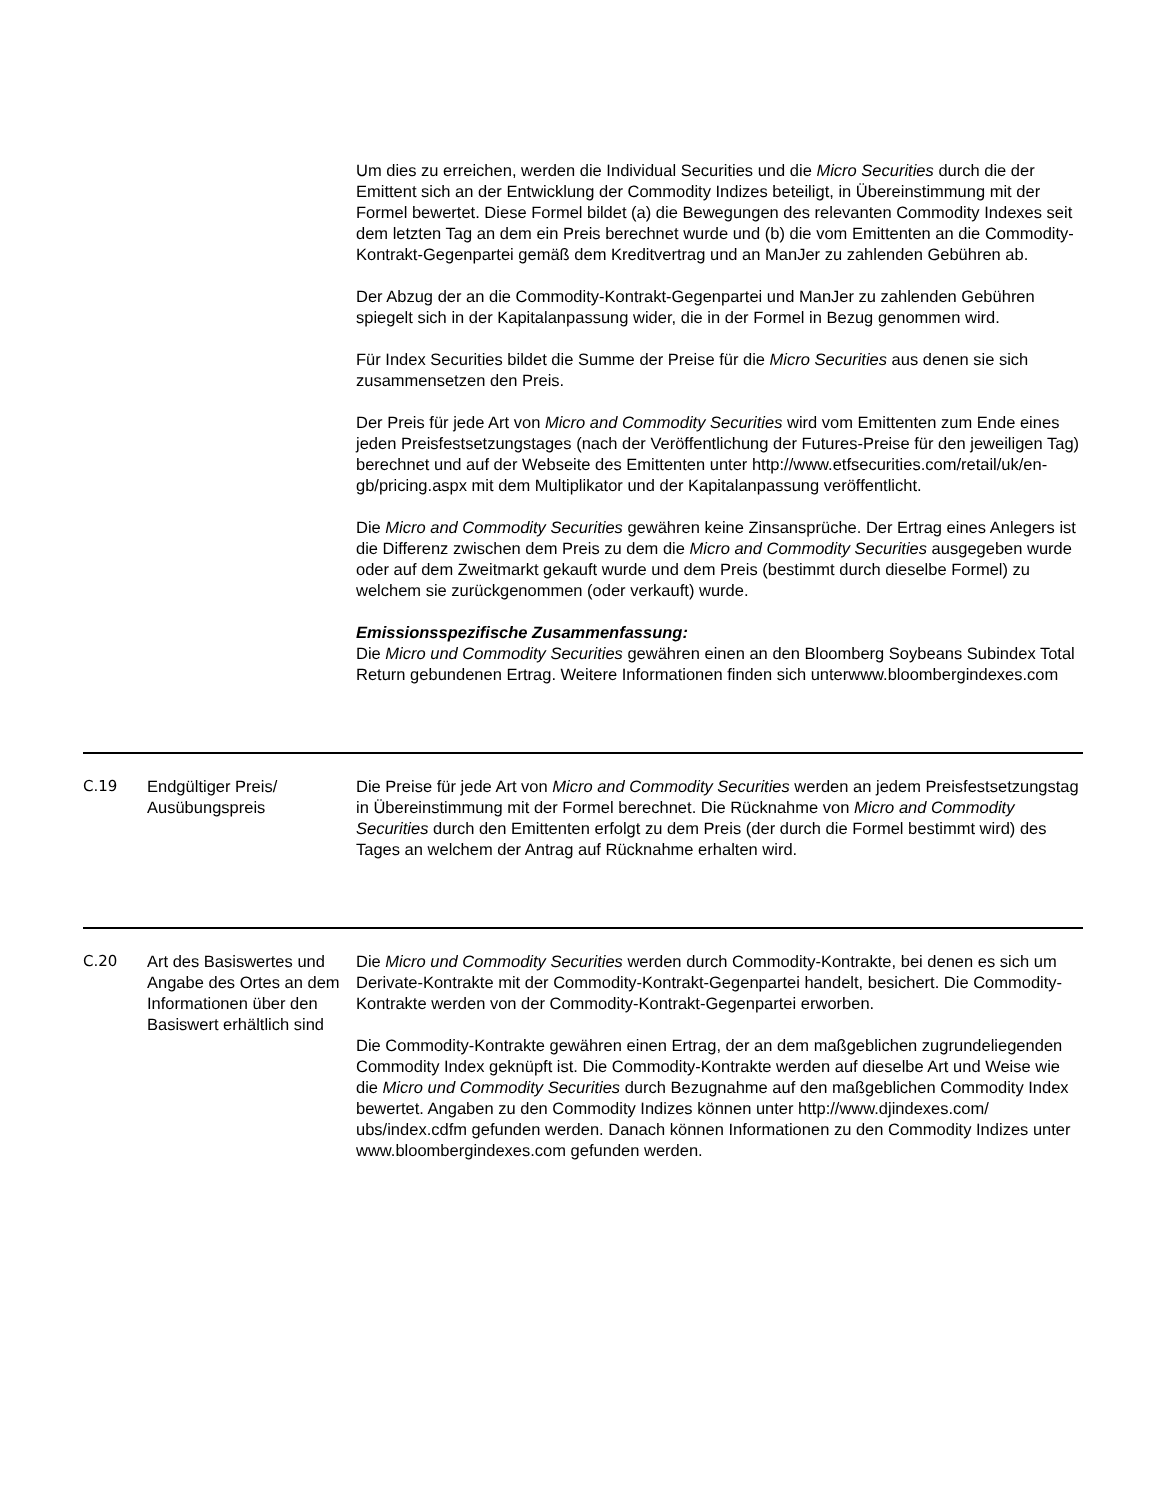| | | Um dies zu erreichen, werden die Individual Securities und die Micro Securities durch die der Emittent sich an der Entwicklung der Commodity Indizes beteiligt, in Übereinstimmung mit der Formel bewertet. Diese Formel bildet (a) die Bewegungen des relevanten Commodity Indexes seit dem letzten Tag an dem ein Preis berechnet wurde und (b) die vom Emittenten an die Commodity-Kontrakt-Gegenpartei gemäß dem Kreditvertrag und an ManJer zu zahlenden Gebühren ab. Der Abzug der an die Commodity-Kontrakt-Gegenpartei und ManJer zu zahlenden Gebühren spiegelt sich in der Kapitalanpassung wider, die in der Formel in Bezug genommen wird. Für Index Securities bildet die Summe der Preise für die Micro Securities aus denen sie sich zusammensetzen den Preis. Der Preis für jede Art von Micro and Commodity Securities wird vom Emittenten zum Ende eines jeden Preisfestsetzungstages (nach der Veröffentlichung der Futures-Preise für den jeweiligen Tag) berechnet und auf der Webseite des Emittenten unter http://www.etfsecurities.com/retail/uk/en-gb/pricing.aspx mit dem Multiplikator und der Kapitalanpassung veröffentlicht. Die Micro and Commodity Securities gewähren keine Zinsansprüche. Der Ertrag eines Anlegers ist die Differenz zwischen dem Preis zu dem die Micro and Commodity Securities ausgegeben wurde oder auf dem Zweitmarkt gekauft wurde und dem Preis (bestimmt durch dieselbe Formel) zu welchem sie zurückgenommen (oder verkauft) wurde. Emissionsspezifische Zusammenfassung: Die Micro und Commodity Securities gewähren einen an den Bloomberg Soybeans Subindex Total Return gebundenen Ertrag. Weitere Informationen finden sich unterwww.bloombergindexes.com |
| C.19 | Endgültiger Preis/ Ausübungspreis | Die Preise für jede Art von Micro and Commodity Securities werden an jedem Preisfestsetzungstag in Übereinstimmung mit der Formel berechnet. Die Rücknahme von Micro and Commodity Securities durch den Emittenten erfolgt zu dem Preis (der durch die Formel bestimmt wird) des Tages an welchem der Antrag auf Rücknahme erhalten wird. |
| C.20 | Art des Basiswertes und Angabe des Ortes an dem Informationen über den Basiswert erhältlich sind | Die Micro und Commodity Securities werden durch Commodity-Kontrakte, bei denen es sich um Derivate-Kontrakte mit der Commodity-Kontrakt-Gegenpartei handelt, besichert. Die Commodity-Kontrakte werden von der Commodity-Kontrakt-Gegenpartei erworben. Die Commodity-Kontrakte gewähren einen Ertrag, der an dem maßgeblichen zugrundeliegenden Commodity Index geknüpft ist. Die Commodity-Kontrakte werden auf dieselbe Art und Weise wie die Micro und Commodity Securities durch Bezugnahme auf den maßgeblichen Commodity Index bewertet. Angaben zu den Commodity Indizes können unter http://www.djindexes.com/ ubs/index.cdfm gefunden werden. Danach können Informationen zu den Commodity Indizes unter www.bloombergindexes.com gefunden werden. |